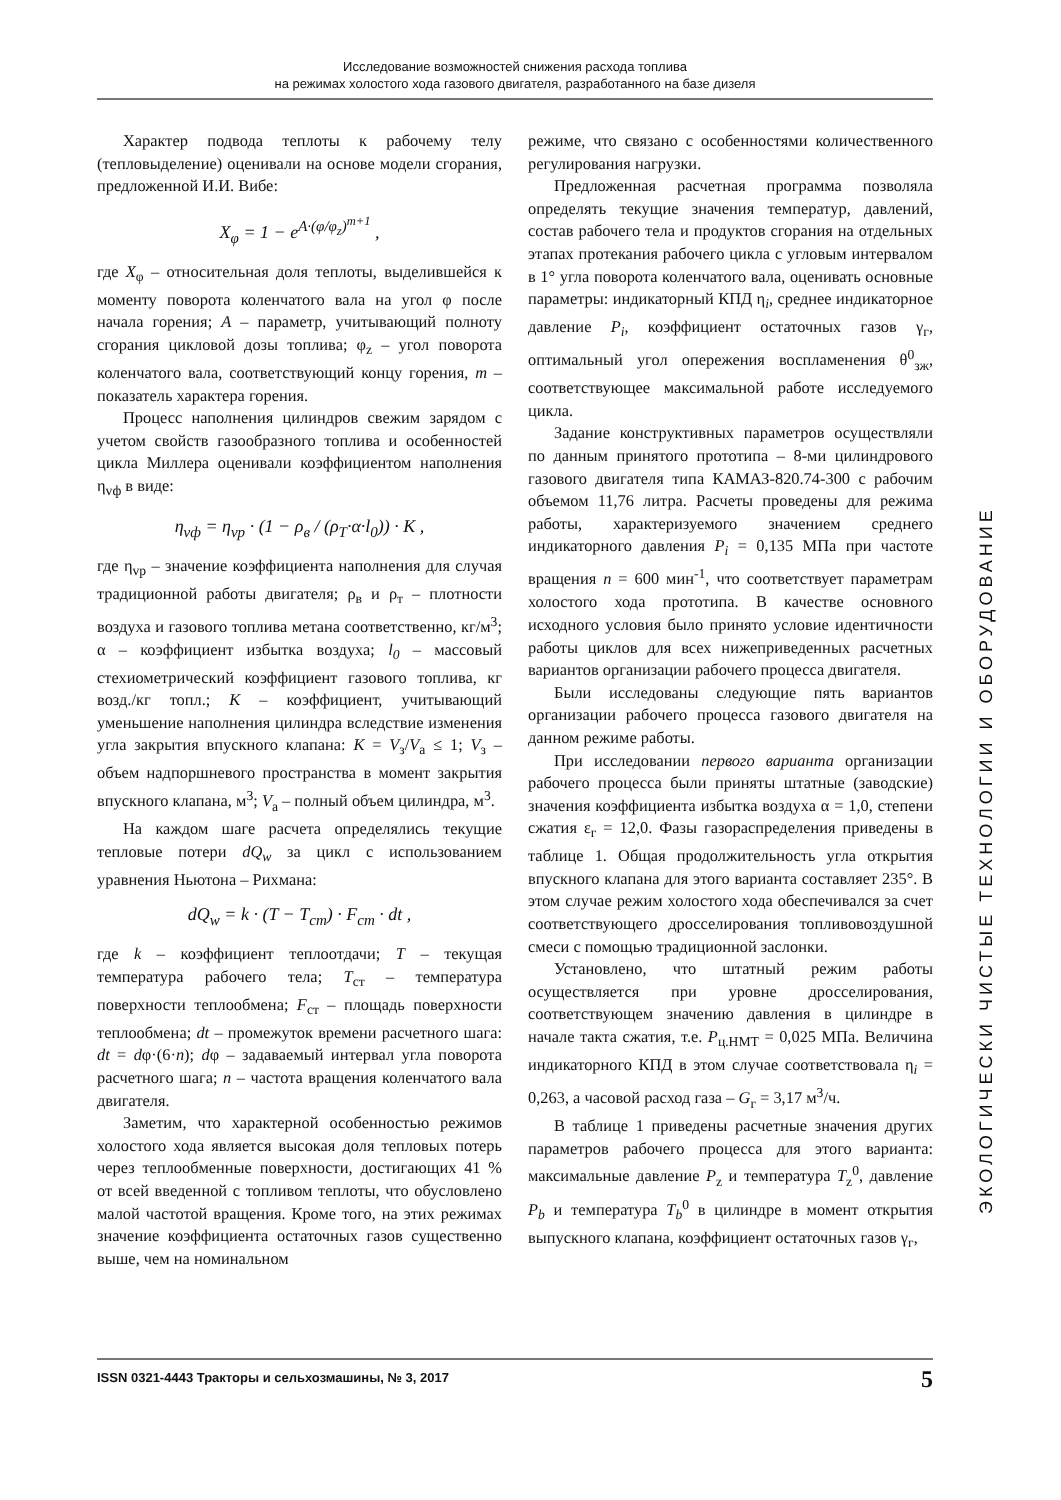Исследование возможностей снижения расхода топлива
на режимах холостого хода газового двигателя, разработанного на базе дизеля
Характер подвода теплоты к рабочему телу (тепловыделение) оценивали на основе модели сгорания, предложенной И.И. Вибе:
X<sub>φ</sub> = 1 − e<sup>A·(φ/φ<sub>z</sub>)<sup>m+1</sup></sup> ,
где X<sub>φ</sub> – относительная доля теплоты, выделившейся к моменту поворота коленчатого вала на угол φ после начала горения; A – параметр, учитывающий полноту сгорания цикловой дозы топлива; φ<sub>z</sub> – угол поворота коленчатого вала, соответствующий концу горения, m – показатель характера горения.
Процесс наполнения цилиндров свежим зарядом с учетом свойств газообразного топлива и особенностей цикла Миллера оценивали коэффициентом наполнения η<sub>vф</sub> в виде:
η<sub>vф</sub> = η<sub>vр</sub> · (1 − ρ<sub>в</sub> / (ρ<sub>T</sub>·α·l<sub>0</sub>)) · K ,
где η<sub>vp</sub> – значение коэффициента наполнения для случая традиционной работы двигателя; ρ<sub>в</sub> и ρ<sub>т</sub> – плотности воздуха и газового топлива метана соответственно, кг/м<sup>3</sup>; α – коэффициент избытка воздуха; l<sub>0</sub> – массовый стехиометрический коэффициент газового топлива, кг возд./кг топл.; K – коэффициент, учитывающий уменьшение наполнения цилиндра вследствие изменения угла закрытия впускного клапана: K = V<sub>з</sub>/V<sub>а</sub> ≤ 1; V<sub>з</sub> – объем надпоршневого пространства в момент закрытия впускного клапана, м<sup>3</sup>; V<sub>а</sub> – полный объем цилиндра, м<sup>3</sup>.
На каждом шаге расчета определялись текущие тепловые потери dQ<sub>w</sub> за цикл с использованием уравнения Ньютона – Рихмана:
dQ<sub>w</sub> = k · (T − T<sub>ст</sub>) · F<sub>ст</sub> · dt ,
где k – коэффициент теплоотдачи; T – текущая температура рабочего тела; T<sub>ст</sub> – температура поверхности теплообмена; F<sub>ст</sub> – площадь поверхности теплообмена; dt – промежуток времени расчетного шага: dt = dφ·(6·n); dφ – задаваемый интервал угла поворота расчетного шага; n – частота вращения коленчатого вала двигателя.
Заметим, что характерной особенностью режимов холостого хода является высокая доля тепловых потерь через теплообменные поверхности, достигающих 41 % от всей введенной с топливом теплоты, что обусловлено малой частотой вращения. Кроме того, на этих режимах значение коэффициента остаточных газов существенно выше, чем на номинальном
режиме, что связано с особенностями количественного регулирования нагрузки.
Предложенная расчетная программа позволяла определять текущие значения температур, давлений, состав рабочего тела и продуктов сгорания на отдельных этапах протекания рабочего цикла с угловым интервалом в 1° угла поворота коленчатого вала, оценивать основные параметры: индикаторный КПД η<sub>i</sub>, среднее индикаторное давление P<sub>i</sub>, коэффициент остаточных газов γ<sub>г</sub>, оптимальный угол опережения воспламенения θ<sup>0</sup><sub>зж</sub>, соответствующее максимальной работе исследуемого цикла.
Задание конструктивных параметров осуществляли по данным принятого прототипа – 8-ми цилиндрового газового двигателя типа КАМАЗ-820.74-300 с рабочим объемом 11,76 литра. Расчеты проведены для режима работы, характеризуемого значением среднего индикаторного давления P<sub>i</sub> = 0,135 МПа при частоте вращения n = 600 мин<sup>-1</sup>, что соответствует параметрам холостого хода прототипа. В качестве основного исходного условия было принято условие идентичности работы циклов для всех нижеприведенных расчетных вариантов организации рабочего процесса двигателя.
Были исследованы следующие пять вариантов организации рабочего процесса газового двигателя на данном режиме работы.
При исследовании первого варианта организации рабочего процесса были приняты штатные (заводские) значения коэффициента избытка воздуха α = 1,0, степени сжатия ε<sub>г</sub> = 12,0. Фазы газораспределения приведены в таблице 1. Общая продолжительность угла открытия впускного клапана для этого варианта составляет 235°. В этом случае режим холостого хода обеспечивался за счет соответствующего дросселирования топливовоздушной смеси с помощью традиционной заслонки.
Установлено, что штатный режим работы осуществляется при уровне дросселирования, соответствующем значению давления в цилиндре в начале такта сжатия, т.е. P<sub>ц.НМТ</sub> = 0,025 МПа. Величина индикаторного КПД в этом случае соответствовала η<sub>i</sub> = 0,263, а часовой расход газа – G<sub>г</sub> = 3,17 м<sup>3</sup>/ч.
В таблице 1 приведены расчетные значения других параметров рабочего процесса для этого варианта: максимальные давление P<sub>z</sub> и температура T<sub>z</sub><sup>0</sup>, давление P<sub>b</sub> и температура T<sub>b</sub><sup>0</sup> в цилиндре в момент открытия выпускного клапана, коэффициент остаточных газов γ<sub>г</sub>,
ЭКОЛОГИЧЕСКИ ЧИСТЫЕ ТЕХНОЛОГИИ И ОБОРУДОВАНИЕ
ISSN 0321-4443 Тракторы и сельхозмашины, № 3, 2017 5